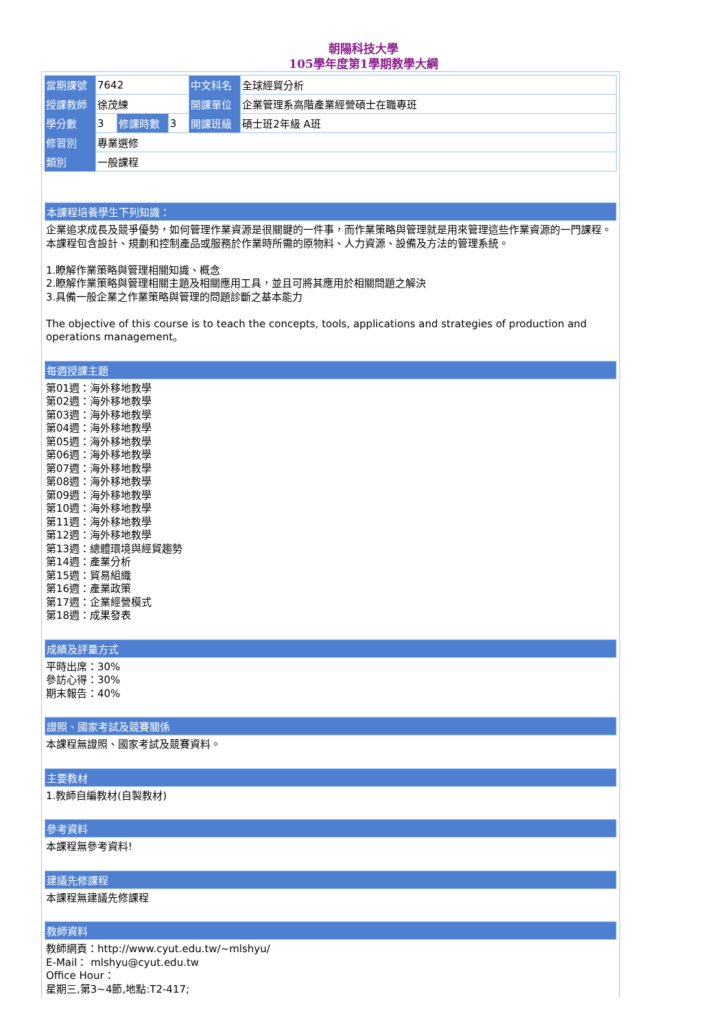朝陽科技大學
105學年度第1學期教學大綱
| 當期課號 | 7642 | | | 中文科名 | 全球經貿分析 |
| 授課教師 | 徐茂練 | | | 開課單位 | 企業管理系高階產業經營碩士在職專班 |
| 學分數 | 3 | 修課時數 | 3 | 開課班級 | 碩士班2年級 A班 |
| 修習別 | 專業選修 | | | | |
| 類別 | 一般課程 | | | | |
本課程培養學生下列知識：
企業追求成長及競爭優勢，如何管理作業資源是很關鍵的一件事，而作業策略與管理就是用來管理這些作業資源的一門課程。本課程包含設計、規劃和控制產品或服務於作業時所需的原物料、人力資源、設備及方法的管理系統。
1.瞭解作業策略與管理相關知識、概念
2.瞭解作業策略與管理相關主題及相關應用工具，並且可將其應用於相關問題之解決
3.具備一般企業之作業策略與管理的問題診斷之基本能力
The objective of this course is to teach the concepts, tools, applications and strategies of production and operations management。
每週授課主題
第01週：海外移地教學
第02週：海外移地教學
第03週：海外移地教學
第04週：海外移地教學
第05週：海外移地教學
第06週：海外移地教學
第07週：海外移地教學
第08週：海外移地教學
第09週：海外移地教學
第10週：海外移地教學
第11週：海外移地教學
第12週：海外移地教學
第13週：總體環境與經貿趨勢
第14週：產業分析
第15週：貿易組織
第16週：產業政策
第17週：企業經營模式
第18週：成果發表
成績及評量方式
平時出席：30%
參訪心得：30%
期末報告：40%
證照、國家考試及競賽關係
本課程無證照、國家考試及競賽資料。
主要教材
1.教師自編教材(自製教材)
參考資料
本課程無參考資料!
建議先修課程
本課程無建議先修課程
教師資料
教師網頁：http://www.cyut.edu.tw/~mlshyu/
E-Mail： mlshyu@cyut.edu.tw
Office Hour：
星期三,第3~4節,地點:T2-417;